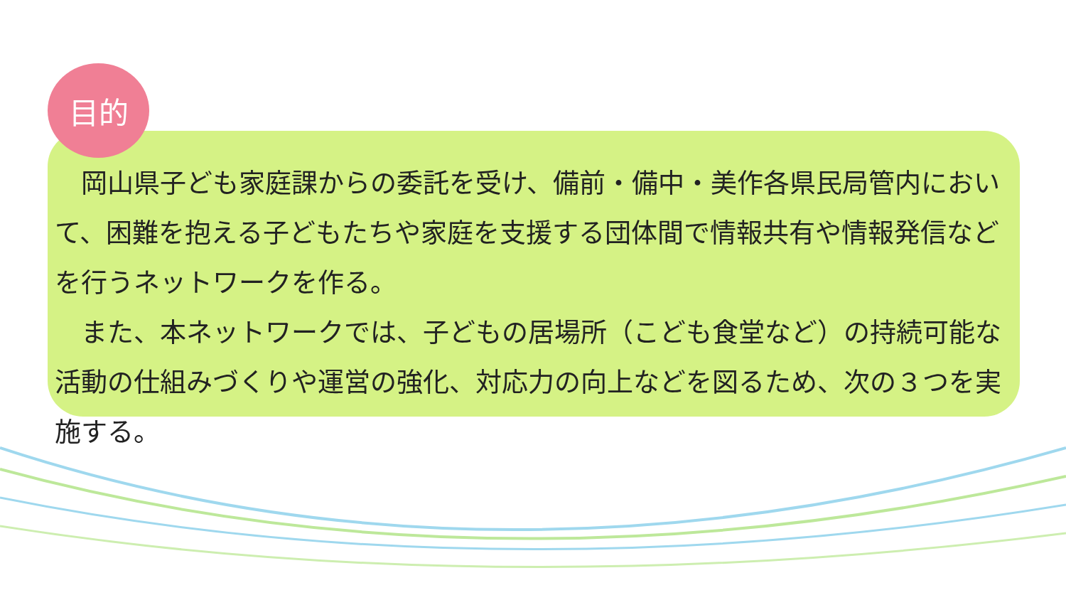目的
　岡山県子ども家庭課からの委託を受け、備前・備中・美作各県民局管内において、困難を抱える子どもたちや家庭を支援する団体間で情報共有や情報発信などを行うネットワークを作る。
　また、本ネットワークでは、子どもの居場所（こども食堂など）の持続可能な活動の仕組みづくりや運営の強化、対応力の向上などを図るため、次の３つを実施する。